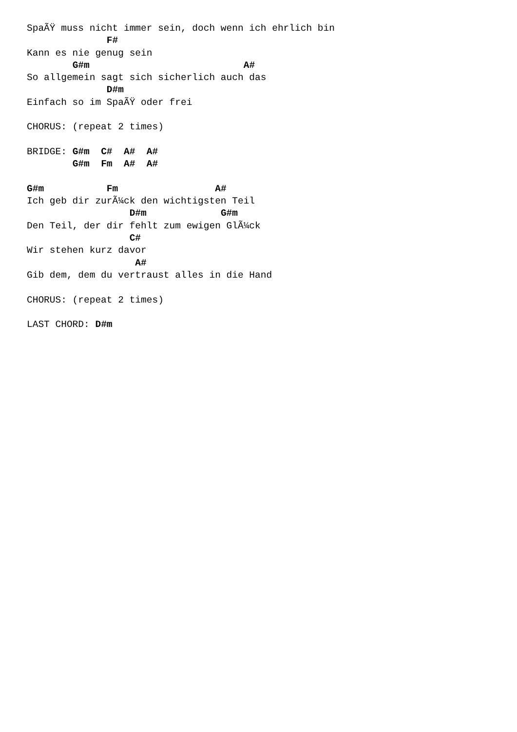SpaÃŸ muss nicht immer sein, doch wenn ich ehrlich bin
              F#
Kann es nie genug sein
        G#m                           A#
So allgemein sagt sich sicherlich auch das
              D#m
Einfach so im SpaÃŸ oder frei

CHORUS: (repeat 2 times)

BRIDGE: G#m  C#  A#  A#
        G#m  Fm  A#  A#

G#m           Fm                 A#
Ich geb dir zurÃ¼ck den wichtigsten Teil
                  D#m             G#m
Den Teil, der dir fehlt zum ewigen GlÃ¼ck
                  C#
Wir stehen kurz davor
                   A#
Gib dem, dem du vertraust alles in die Hand

CHORUS: (repeat 2 times)

LAST CHORD: D#m